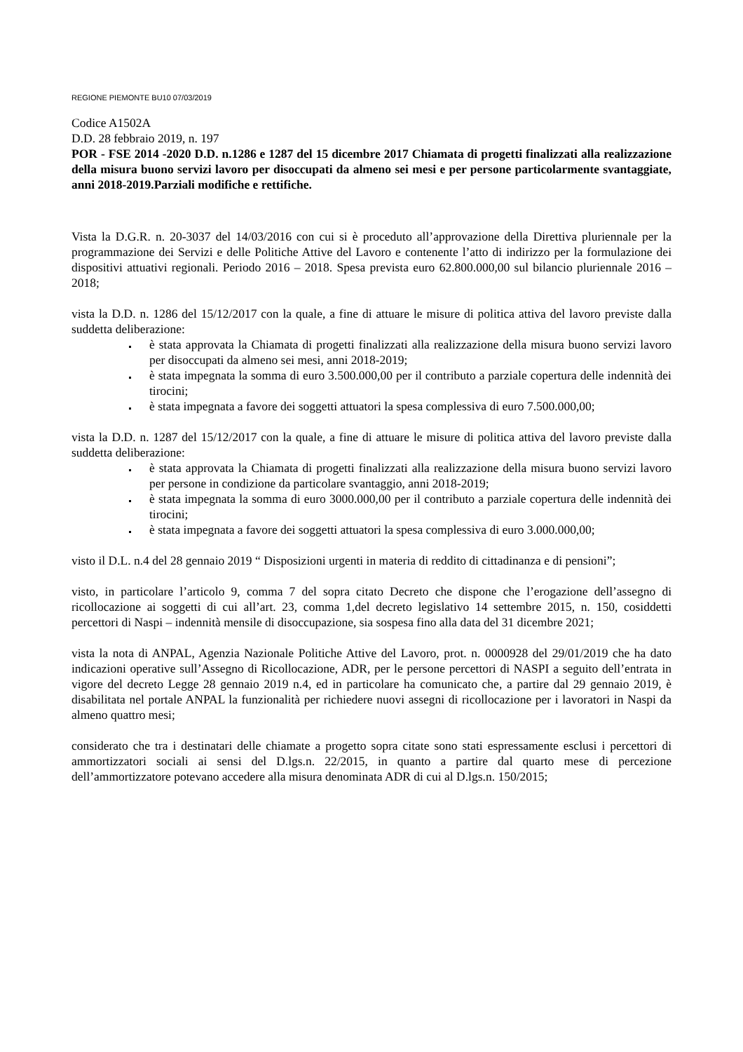REGIONE PIEMONTE BU10 07/03/2019
Codice A1502A
D.D. 28 febbraio 2019, n. 197
POR - FSE 2014 -2020 D.D. n.1286 e 1287 del 15 dicembre 2017 Chiamata di progetti finalizzati alla realizzazione della misura buono servizi lavoro per disoccupati da almeno sei mesi e per persone particolarmente svantaggiate, anni 2018-2019.Parziali modifiche e rettifiche.
Vista la D.G.R. n. 20-3037 del 14/03/2016 con cui si è proceduto all’approvazione della Direttiva pluriennale per la programmazione dei Servizi e delle Politiche Attive del Lavoro e contenente l’atto di indirizzo per la formulazione dei dispositivi attuativi regionali. Periodo 2016 – 2018. Spesa prevista euro 62.800.000,00 sul bilancio pluriennale 2016 – 2018;
vista la D.D. n. 1286 del 15/12/2017 con la quale, a fine di attuare le misure di politica attiva del lavoro previste dalla suddetta deliberazione:
è stata approvata la Chiamata di progetti finalizzati alla realizzazione della misura buono servizi lavoro per disoccupati da almeno sei mesi, anni 2018-2019;
è stata impegnata la somma di euro 3.500.000,00 per il contributo a parziale copertura delle indennità dei tirocini;
è stata impegnata a favore dei soggetti attuatori la spesa complessiva di euro 7.500.000,00;
vista la D.D. n. 1287 del 15/12/2017 con la quale, a fine di attuare le misure di politica attiva del lavoro previste dalla suddetta deliberazione:
è stata approvata la Chiamata di progetti finalizzati alla realizzazione della misura buono servizi lavoro per persone in condizione da particolare svantaggio, anni 2018-2019;
è stata impegnata la somma di euro 3000.000,00 per il contributo a parziale copertura delle indennità dei tirocini;
è stata impegnata a favore dei soggetti attuatori la spesa complessiva di euro 3.000.000,00;
visto il D.L. n.4 del 28 gennaio 2019 “ Disposizioni urgenti in materia di reddito di cittadinanza e di pensioni”;
visto, in particolare l’articolo 9, comma 7 del sopra citato Decreto che dispone che l’erogazione dell’assegno di ricollocazione ai soggetti di cui all’art. 23, comma 1,del decreto legislativo 14 settembre 2015, n. 150, cosiddetti percettori di Naspi – indennità mensile di disoccupazione, sia sospesa fino alla data del 31 dicembre 2021;
vista la nota di ANPAL, Agenzia Nazionale Politiche Attive del Lavoro, prot. n. 0000928 del 29/01/2019 che ha dato indicazioni operative sull’Assegno di Ricollocazione, ADR, per le persone percettori di NASPI a seguito dell’entrata in vigore del decreto Legge 28 gennaio 2019 n.4, ed in particolare ha comunicato che, a partire dal 29 gennaio 2019, è disabilitata nel portale ANPAL la funzionalità per richiedere nuovi assegni di ricollocazione per i lavoratori in Naspi da almeno quattro mesi;
considerato che tra i destinatari delle chiamate a progetto sopra citate sono stati espressamente esclusi i percettori di ammortizzatori sociali ai sensi del D.lgs.n. 22/2015, in quanto a partire dal quarto mese di percezione dell’ammortizzatore potevano accedere alla misura denominata ADR di cui al D.lgs.n. 150/2015;